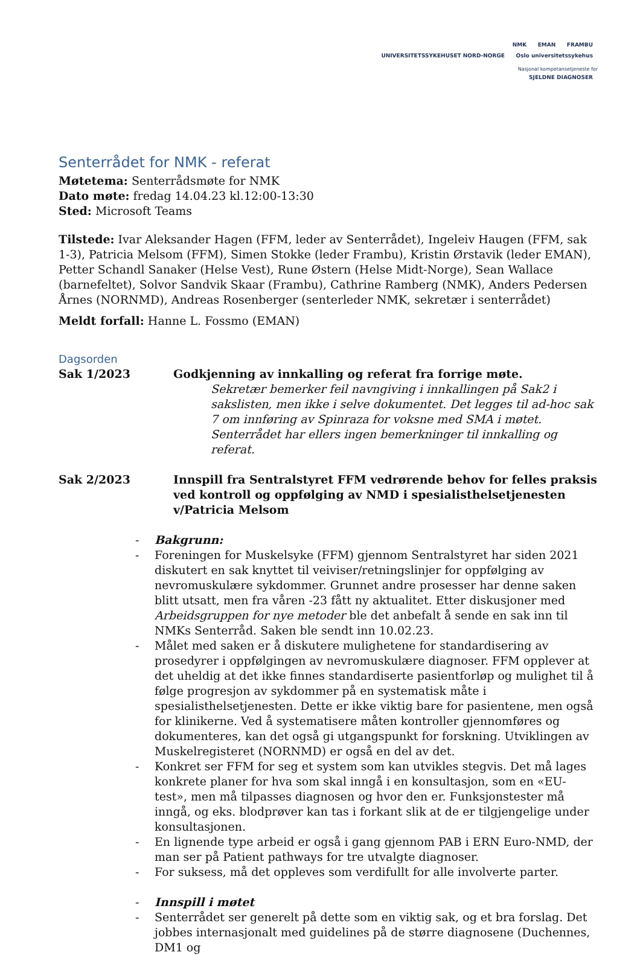NMK EMAN FRAMBU
UNIVERSITETSSYKEHUSET NORD-NORGE Oslo universitetssykehus
Nasjonal kompetansetjeneste for
SJELDNE DIAGNOSER
Senterrådet for NMK - referat
Møtetema: Senterrådsmøte for NMK
Dato møte: fredag 14.04.23 kl.12:00-13:30
Sted: Microsoft Teams
Tilstede: Ivar Aleksander Hagen (FFM, leder av Senterrådet), Ingeleiv Haugen (FFM, sak 1-3), Patricia Melsom (FFM), Simen Stokke (leder Frambu), Kristin Ørstavik (leder EMAN), Petter Schandl Sanaker (Helse Vest), Rune Østern (Helse Midt-Norge), Sean Wallace (barnefeltet), Solvor Sandvik Skaar (Frambu), Cathrine Ramberg (NMK), Anders Pedersen Årnes (NORNMD), Andreas Rosenberger (senterleder NMK, sekretær i senterrådet)
Meldt forfall: Hanne L. Fossmo (EMAN)
Dagsorden
Sak 1/2023 Godkjenning av innkalling og referat fra forrige møte.
Sekretær bemerker feil navngiving i innkallingen på Sak2 i sakslisten, men ikke i selve dokumentet. Det legges til ad-hoc sak 7 om innføring av Spinraza for voksne med SMA i møtet. Senterrådet har ellers ingen bemerkninger til innkalling og referat.
Sak 2/2023 Innspill fra Sentralstyret FFM vedrørende behov for felles praksis ved kontroll og oppfølging av NMD i spesialisthelsetjenesten v/Patricia Melsom
- Bakgrunn:
- Foreningen for Muskelsyke (FFM) gjennom Sentralstyret har siden 2021 diskutert en sak knyttet til veiviser/retningslinjer for oppfølging av nevromuskulære sykdommer. Grunnet andre prosesser har denne saken blitt utsatt, men fra våren -23 fått ny aktualitet. Etter diskusjoner med Arbeidsgruppen for nye metoder ble det anbefalt å sende en sak inn til NMKs Senterråd. Saken ble sendt inn 10.02.23.
- Målet med saken er å diskutere mulighetene for standardisering av prosedyrer i oppfølgingen av nevromuskulære diagnoser. FFM opplever at det uheldig at det ikke finnes standardiserte pasientforløp og mulighet til å følge progresjon av sykdommer på en systematisk måte i spesialisthelsetjenesten. Dette er ikke viktig bare for pasientene, men også for klinikerne. Ved å systematisere måten kontroller gjennomføres og dokumenteres, kan det også gi utgangspunkt for forskning. Utviklingen av Muskelregisteret (NORNMD) er også en del av det.
- Konkret ser FFM for seg et system som kan utvikles stegvis. Det må lages konkrete planer for hva som skal inngå i en konsultasjon, som en «EU-test», men må tilpasses diagnosen og hvor den er. Funksjonstester må inngå, og eks. blodprøver kan tas i forkant slik at de er tilgjengelige under konsultasjonen.
- En lignende type arbeid er også i gang gjennom PAB i ERN Euro-NMD, der man ser på Patient pathways for tre utvalgte diagnoser.
- For suksess, må det oppleves som verdifullt for alle involverte parter.
- Innspill i møtet
- Senterrådet ser generelt på dette som en viktig sak, og et bra forslag. Det jobbes internasjonalt med guidelines på de større diagnosene (Duchennes, DM1 og